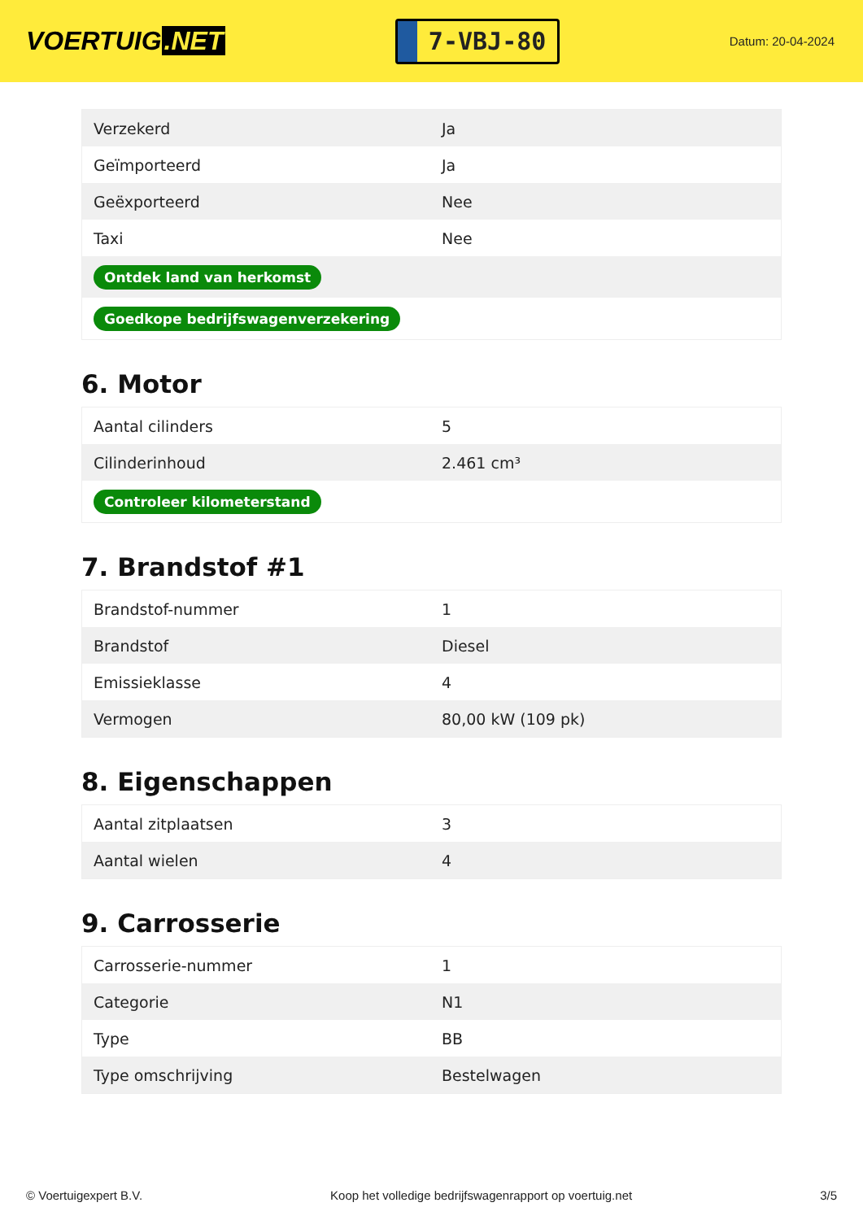VOERTUIG.NET
7-VBJ-80
Datum: 20-04-2024
| Verzekerd | Ja |
| Geïmporteerd | Ja |
| Geëxporteerd | Nee |
| Taxi | Nee |
| Ontdek land van herkomst | |
| Goedkope bedrijfswagenverzekering | |
6. Motor
| Aantal cilinders | 5 |
| Cilinderinhoud | 2.461 cm³ |
| Controleer kilometerstand | |
7. Brandstof #1
| Brandstof-nummer | 1 |
| Brandstof | Diesel |
| Emissieklasse | 4 |
| Vermogen | 80,00 kW (109 pk) |
8. Eigenschappen
| Aantal zitplaatsen | 3 |
| Aantal wielen | 4 |
9. Carrosserie
| Carrosserie-nummer | 1 |
| Categorie | N1 |
| Type | BB |
| Type omschrijving | Bestelwagen |
© Voertuigexpert B.V. Koop het volledige bedrijfswagenrapport op voertuig.net 3/5